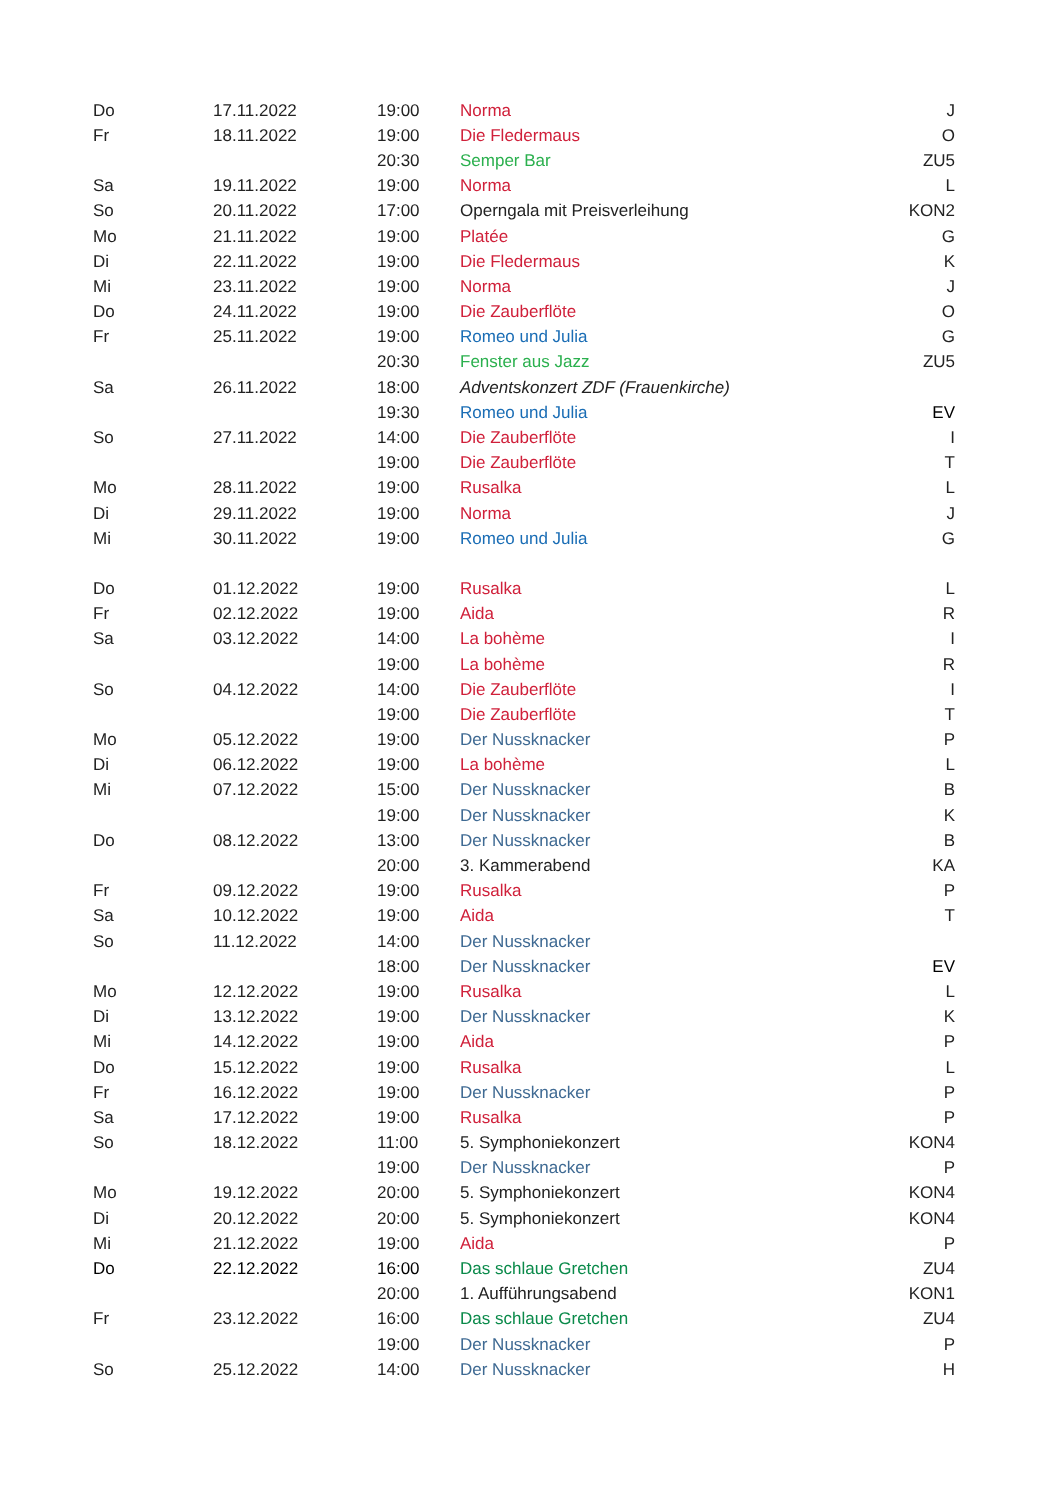| Do | 17.11.2022 | 19:00 | Norma | J |
| Fr | 18.11.2022 | 19:00 | Die Fledermaus | O |
| | | 20:30 | Semper Bar | ZU5 |
| Sa | 19.11.2022 | 19:00 | Norma | L |
| So | 20.11.2022 | 17:00 | Operngala mit Preisverleihung | KON2 |
| Mo | 21.11.2022 | 19:00 | Platée | G |
| Di | 22.11.2022 | 19:00 | Die Fledermaus | K |
| Mi | 23.11.2022 | 19:00 | Norma | J |
| Do | 24.11.2022 | 19:00 | Die Zauberflöte | O |
| Fr | 25.11.2022 | 19:00 | Romeo und Julia | G |
| | | 20:30 | Fenster aus Jazz | ZU5 |
| Sa | 26.11.2022 | 18:00 | Adventskonzert ZDF (Frauenkirche) | |
| | | 19:30 | Romeo und Julia | EV |
| So | 27.11.2022 | 14:00 | Die Zauberflöte | I |
| | | 19:00 | Die Zauberflöte | T |
| Mo | 28.11.2022 | 19:00 | Rusalka | L |
| Di | 29.11.2022 | 19:00 | Norma | J |
| Mi | 30.11.2022 | 19:00 | Romeo und Julia | G |
| Do | 01.12.2022 | 19:00 | Rusalka | L |
| Fr | 02.12.2022 | 19:00 | Aida | R |
| Sa | 03.12.2022 | 14:00 | La bohème | I |
| | | 19:00 | La bohème | R |
| So | 04.12.2022 | 14:00 | Die Zauberflöte | I |
| | | 19:00 | Die Zauberflöte | T |
| Mo | 05.12.2022 | 19:00 | Der Nussknacker | P |
| Di | 06.12.2022 | 19:00 | La bohème | L |
| Mi | 07.12.2022 | 15:00 | Der Nussknacker | B |
| | | 19:00 | Der Nussknacker | K |
| Do | 08.12.2022 | 13:00 | Der Nussknacker | B |
| | | 20:00 | 3. Kammerabend | KA |
| Fr | 09.12.2022 | 19:00 | Rusalka | P |
| Sa | 10.12.2022 | 19:00 | Aida | T |
| So | 11.12.2022 | 14:00 | Der Nussknacker | |
| | | 18:00 | Der Nussknacker | EV |
| Mo | 12.12.2022 | 19:00 | Rusalka | L |
| Di | 13.12.2022 | 19:00 | Der Nussknacker | K |
| Mi | 14.12.2022 | 19:00 | Aida | P |
| Do | 15.12.2022 | 19:00 | Rusalka | L |
| Fr | 16.12.2022 | 19:00 | Der Nussknacker | P |
| Sa | 17.12.2022 | 19:00 | Rusalka | P |
| So | 18.12.2022 | 11:00 | 5. Symphoniekonzert | KON4 |
| | | 19:00 | Der Nussknacker | P |
| Mo | 19.12.2022 | 20:00 | 5. Symphoniekonzert | KON4 |
| Di | 20.12.2022 | 20:00 | 5. Symphoniekonzert | KON4 |
| Mi | 21.12.2022 | 19:00 | Aida | P |
| Do | 22.12.2022 | 16:00 | Das schlaue Gretchen | ZU4 |
| | | 20:00 | 1. Aufführungsabend | KON1 |
| Fr | 23.12.2022 | 16:00 | Das schlaue Gretchen | ZU4 |
| | | 19:00 | Der Nussknacker | P |
| So | 25.12.2022 | 14:00 | Der Nussknacker | H |